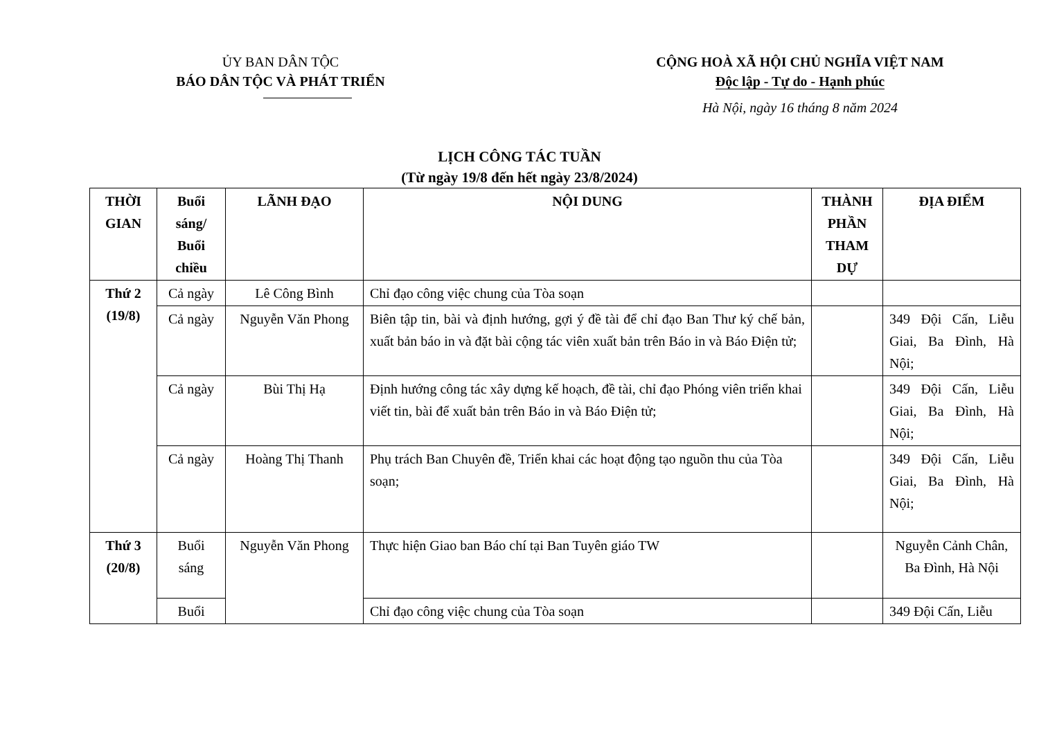ỦY BAN DÂN TỘC
BÁO DÂN TỘC VÀ PHÁT TRIỂN
CỘNG HOÀ XÃ HỘI CHỦ NGHĨA VIỆT NAM
Độc lập - Tự do - Hạnh phúc
Hà Nội, ngày 16 tháng 8 năm 2024
LỊCH CÔNG TÁC TUẦN
(Từ ngày 19/8 đến hết ngày 23/8/2024)
| THỜI GIAN | Buổi sáng/ Buổi chiều | LÃNH ĐẠO | NỘI DUNG | THÀNH PHẦN THAM DỰ | ĐỊA ĐIỂM |
| --- | --- | --- | --- | --- | --- |
| Thứ 2 (19/8) | Cả ngày | Lê Công Bình | Chỉ đạo công việc chung của Tòa soạn | | |
| | Cả ngày | Nguyễn Văn Phong | Biên tập tin, bài và định hướng, gợi ý đề tài để chỉ đạo Ban Thư ký chế bản, xuất bản báo in và đặt bài cộng tác viên xuất bản trên Báo in và Báo Điện tử; | | 349 Đội Cấn, Liễu Giai, Ba Đình, Hà Nội; |
| | Cả ngày | Bùi Thị Hạ | Định hướng công tác xây dựng kế hoạch, đề tài, chỉ đạo Phóng viên triển khai viết tin, bài để xuất bản trên Báo in và Báo Điện tử; | | 349 Đội Cấn, Liễu Giai, Ba Đình, Hà Nội; |
| | Cả ngày | Hoàng Thị Thanh | Phụ trách Ban Chuyên đề, Triển khai các hoạt động tạo nguồn thu của Tòa soạn; | | 349 Đội Cấn, Liễu Giai, Ba Đình, Hà Nội; |
| Thứ 3 (20/8) | Buổi sáng | Nguyễn Văn Phong | Thực hiện Giao ban Báo chí tại Ban Tuyên giáo TW | | Nguyễn Cảnh Chân, Ba Đình, Hà Nội |
| | Buổi | | Chỉ đạo công việc chung của Tòa soạn | | 349 Đội Cấn, Liễu |